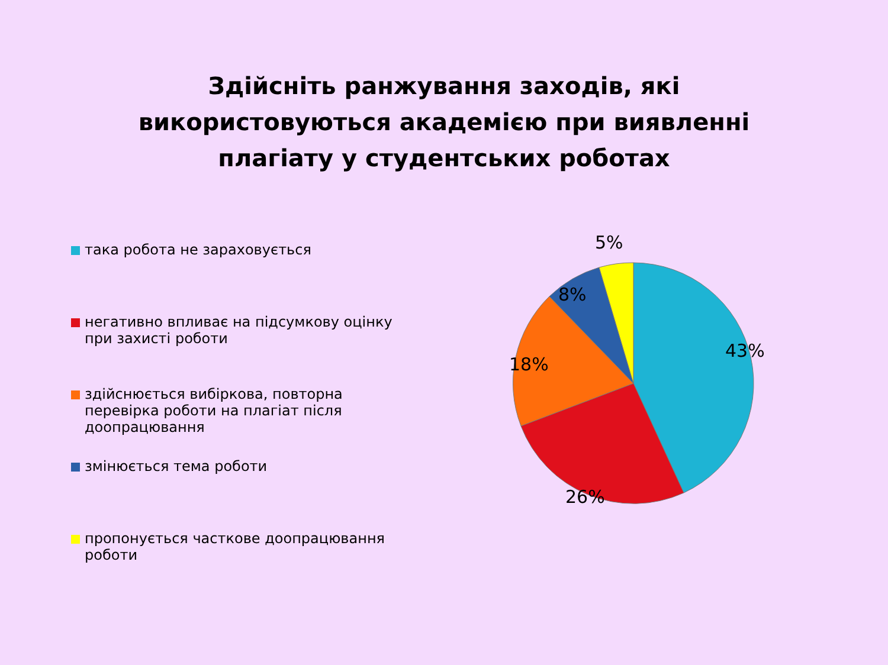Здійсніть ранжування заходів, які
використовуються академією при виявленні
плагіату у студентських роботах
така робота не зараховується
негативно впливає на підсумкову оцінку при захисті роботи
здійснюється вибіркова, повторна перевірка роботи на плагіат після доопрацювання
змінюється тема роботи
пропонується часткове доопрацювання роботи
5%
8%
43%
18%
26%